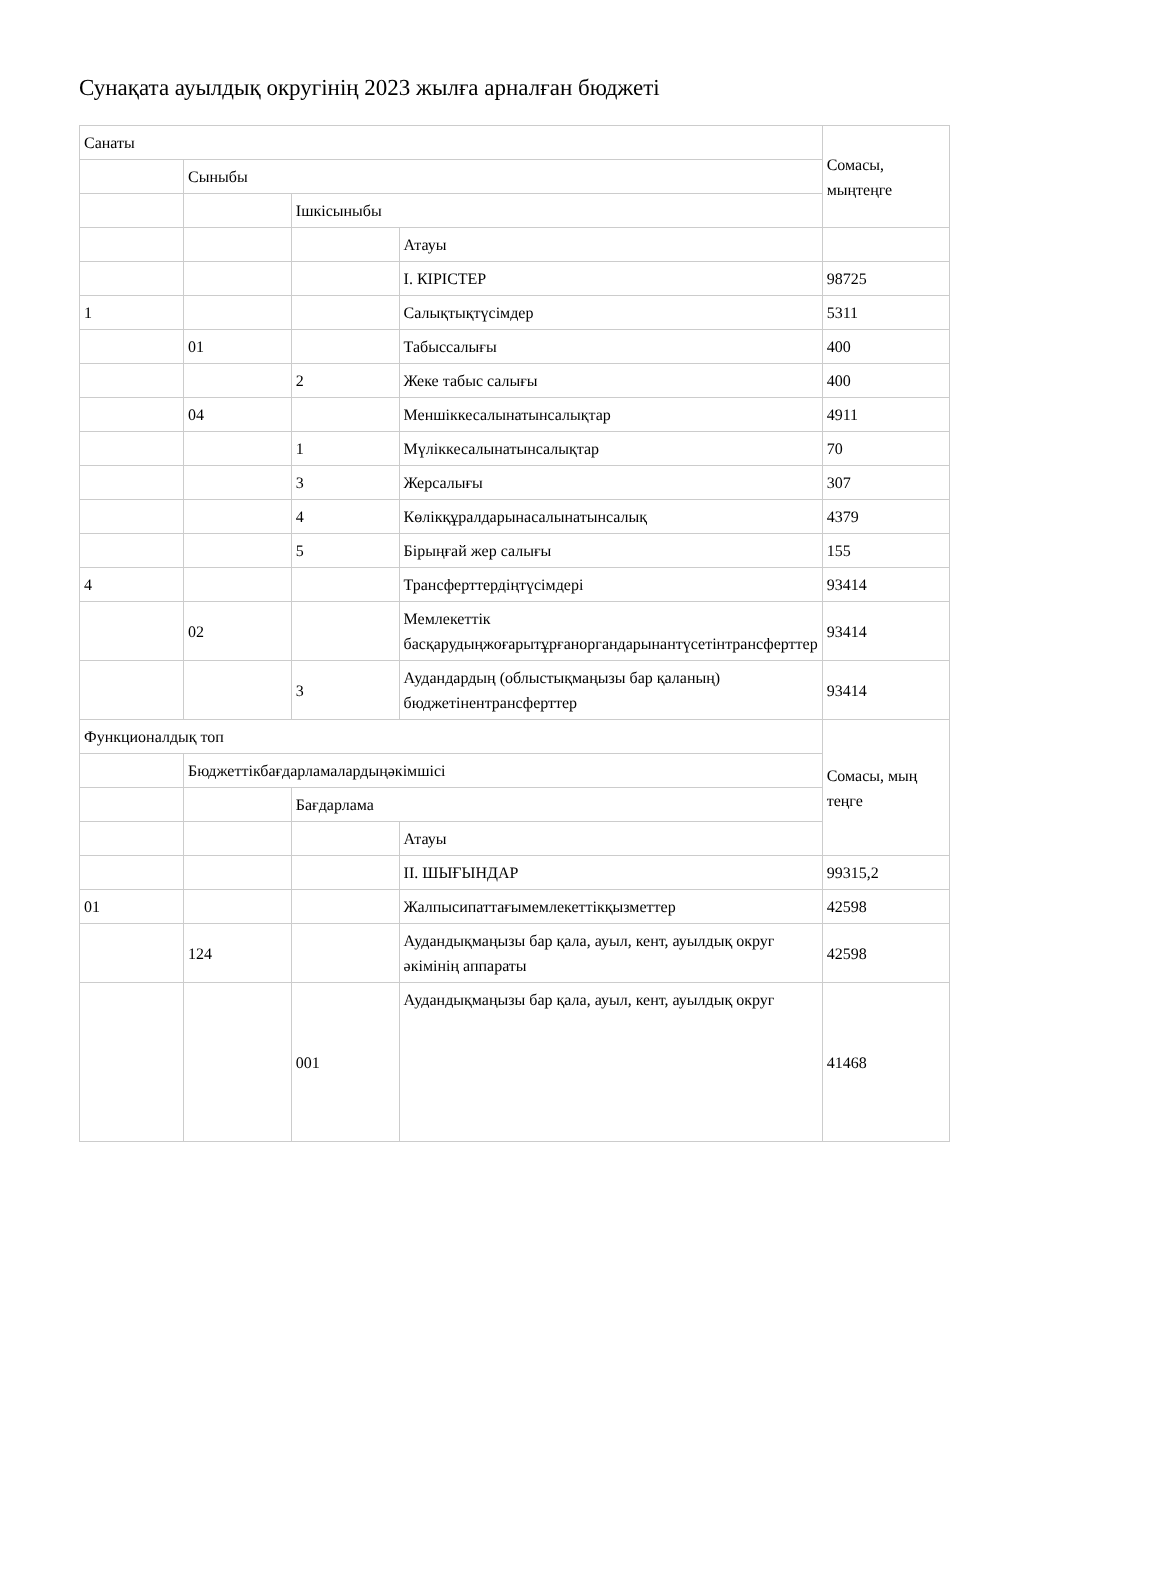Сунақата ауылдық округінің 2023 жылға арналған бюджеті
| Санаты | | | | Сомасы, мыңтеңге |
| | Сыныбы | | | |
| | | Ішкісыныбы | | |
| | | | Атауы | |
| | | | I. КІРІСТЕР | 98725 |
| 1 | | | Салықтықтүсімдер | 5311 |
| | 01 | | Табыссалығы | 400 |
| | | 2 | Жеке табыс салығы | 400 |
| | 04 | | Меншіккесалынатынсалықтар | 4911 |
| | | 1 | Мүліккесалынатынсалықтар | 70 |
| | | 3 | Жерсалығы | 307 |
| | | 4 | Көлікқұралдарынасалынатынсалық | 4379 |
| | | 5 | Бірыңғай жер салығы | 155 |
| 4 | | | Трансферттердіңтүсімдері | 93414 |
| | 02 | | Мемлекеттік басқарудыңжоғарытұрғаноргандарынантүсетінтрансферттер | 93414 |
| | | 3 | Аудандардың (облыстықмаңызы бар қаланың) бюджетінентрансферттер | 93414 |
| Функционалдық топ | | | | Сомасы, мың теңге |
| | Бюджеттікбағдарламалардыңәкімшісі | | | |
| | | Бағдарлама | | |
| | | | Атауы | |
| | | | II. ШЫҒЫНДАР | 99315,2 |
| 01 | | | Жалпысипаттағымемлекеттікқызметтер | 42598 |
| | 124 | | Аудандықмаңызы бар қала, ауыл, кент, ауылдық округ әкімінің аппараты | 42598 |
| | | 001 | Аудандықмаңызы бар қала, ауыл, кент, ауылдық округ | 41468 |